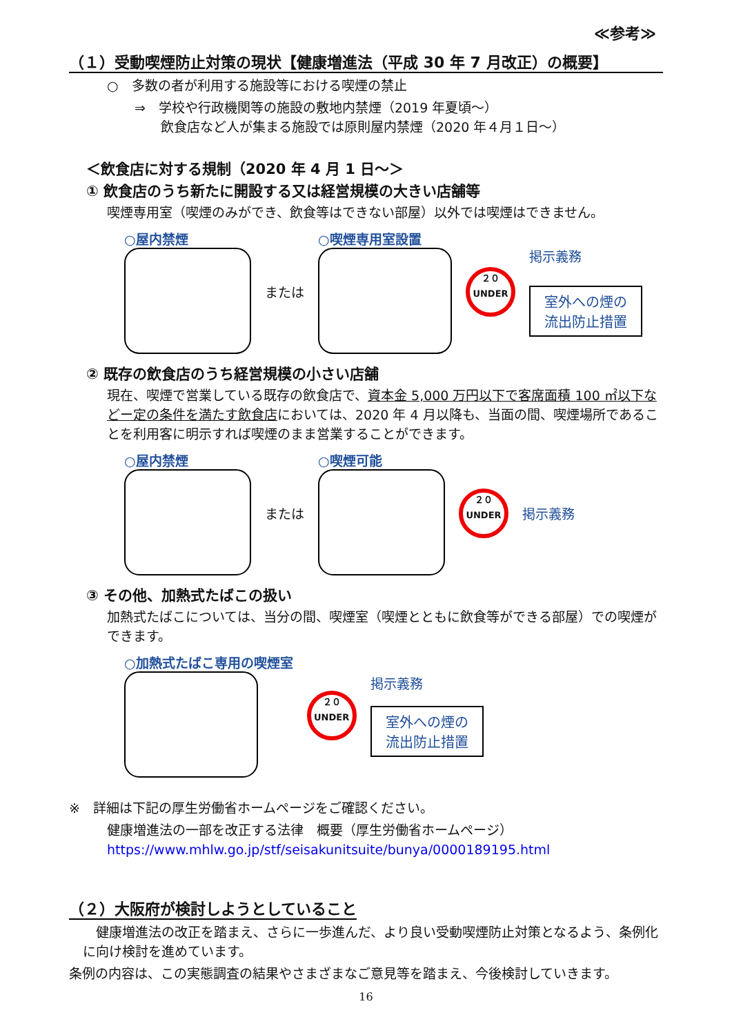≪参考≫
（１）受動喫煙防止対策の現状【健康増進法（平成 30 年 7 月改正）の概要】
○　多数の者が利用する施設等における喫煙の禁止
⇒　学校や行政機関等の施設の敷地内禁煙（2019 年夏頃～）
　　飲食店など人が集まる施設では原則屋内禁煙（2020 年４月１日～）
＜飲食店に対する規制（2020 年 4 月 1 日～＞
① 飲食店のうち新たに開設する又は経営規模の大きい店舗等
喫煙専用室（喫煙のみができ、飲食等はできない部屋）以外では喫煙はできません。
○屋内禁煙 または ○喫煙専用室設置
２０
UNDER
掲示義務
室外への煙の
流出防止措置
② 既存の飲食店のうち経営規模の小さい店舗
現在、喫煙で営業している既存の飲食店で、資本金 5,000 万円以下で客席面積 100 ㎡以下などー定の条件を満たす飲食店においては、2020 年 4 月以降も、当面の間、喫煙場所であることを利用客に明示すれば喫煙のまま営業することができます。
○屋内禁煙 または ○喫煙可能
２０
UNDER
掲示義務
③ その他、加熱式たばこの扱い
加熱式たばこについては、当分の間、喫煙室（喫煙とともに飲食等ができる部屋）での喫煙ができます。
○加熱式たばこ専用の喫煙室
２０
UNDER
掲示義務
室外への煙の
流出防止措置
※　詳細は下記の厚生労働省ホームページをご確認ください。
健康増進法の一部を改正する法律　概要（厚生労働省ホームページ）
https://www.mhlw.go.jp/stf/seisakunitsuite/bunya/0000189195.html
（２）大阪府が検討しようとしていること
　健康増進法の改正を踏まえ、さらに一歩進んだ、より良い受動喫煙防止対策となるよう、条例化に向け検討を進めています。
条例の内容は、この実態調査の結果やさまざまなご意見等を踏まえ、今後検討していきます。
16